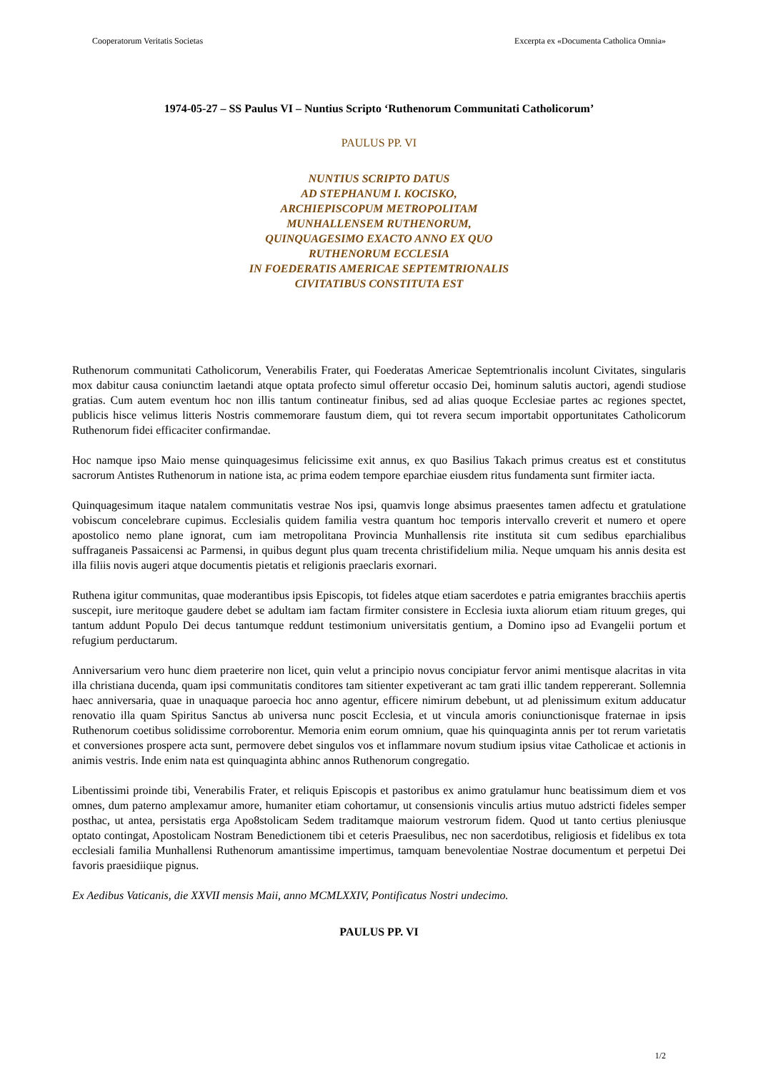Cooperatorum Veritatis Societas Excerpta ex «Documenta Catholica Omnia»
1974-05-27 – SS Paulus VI – Nuntius Scripto ‘Ruthenorum Communitati Catholicorum’
PAULUS PP. VI
NUNTIUS SCRIPTO DATUS
AD STEPHANUM I. KOCISKO,
ARCHIEPISCOPUM METROPOLITAM
MUNHALLENSEM RUTHENORUM,
QUINQUAGESIMO EXACTO ANNO EX QUO
RUTHENORUM ECCLESIA
IN FOEDERATIS AMERICAE SEPTEMTRIONALIS
CIVITATIBUS CONSTITUTA EST
Ruthenorum communitati Catholicorum, Venerabilis Frater, qui Foederatas Americae Septemtrionalis incolunt Civitates, singularis mox dabitur causa coniunctim laetandi atque optata profecto simul offeretur occasio Dei, hominum salutis auctori, agendi studiose gratias. Cum autem eventum hoc non illis tantum contineatur finibus, sed ad alias quoque Ecclesiae partes ac regiones spectet, publicis hisce velimus litteris Nostris commemorare faustum diem, qui tot revera secum importabit opportunitates Catholicorum Ruthenorum fidei efficaciter confirmandae.
Hoc namque ipso Maio mense quinquagesimus felicissime exit annus, ex quo Basilius Takach primus creatus est et constitutus sacrorum Antistes Ruthenorum in natione ista, ac prima eodem tempore eparchiae eiusdem ritus fundamenta sunt firmiter iacta.
Quinquagesimum itaque natalem communitatis vestrae Nos ipsi, quamvis longe absimus praesentes tamen adfectu et gratulatione vobiscum concelebrare cupimus. Ecclesialis quidem familia vestra quantum hoc temporis intervallo creverit et numero et opere apostolico nemo plane ignorat, cum iam metropolitana Provincia Munhallensis rite instituta sit cum sedibus eparchialibus suffraganeis Passaicensi ac Parmensi, in quibus degunt plus quam trecenta christifidelium milia. Neque umquam his annis desita est illa filiis novis augeri atque documentis pietatis et religionis praeclaris exornari.
Ruthena igitur communitas, quae moderantibus ipsis Episcopis, tot fideles atque etiam sacerdotes e patria emigrantes bracchiis apertis suscepit, iure meritoque gaudere debet se adultam iam factam firmiter consistere in Ecclesia iuxta aliorum etiam rituum greges, qui tantum addunt Populo Dei decus tantumque reddunt testimonium universitatis gentium, a Domino ipso ad Evangelii portum et refugium perductarum.
Anniversarium vero hunc diem praeterire non licet, quin velut a principio novus concipiatur fervor animi mentisque alacritas in vita illa christiana ducenda, quam ipsi communitatis conditores tam sitienter expetiverant ac tam grati illic tandem reppererant. Sollemnia haec anniversaria, quae in unaquaque paroecia hoc anno agentur, efficere nimirum debebunt, ut ad plenissimum exitum adducatur renovatio illa quam Spiritus Sanctus ab universa nunc poscit Ecclesia, et ut vincula amoris coniunctionisque fraternae in ipsis Ruthenorum coetibus solidissime corroborentur. Memoria enim eorum omnium, quae his quinquaginta annis per tot rerum varietatis et conversiones prospere acta sunt, permovere debet singulos vos et inflammare novum studium ipsius vitae Catholicae et actionis in animis vestris. Inde enim nata est quinquaginta abhinc annos Ruthenorum congregatio.
Libentissimi proinde tibi, Venerabilis Frater, et reliquis Episcopis et pastoribus ex animo gratulamur hunc beatissimum diem et vos omnes, dum paterno amplexamur amore, humaniter etiam cohortamur, ut consensionis vinculis artius mutuo adstricti fideles semper posthac, ut antea, persistatis erga Apo8stolicam Sedem traditamque maiorum vestrorum fidem. Quod ut tanto certius pleniusque optato contingat, Apostolicam Nostram Benedictionem tibi et ceteris Praesulibus, nec non sacerdotibus, religiosis et fidelibus ex tota ecclesiali familia Munhallensi Ruthenorum amantissime impertimus, tamquam benevolentiae Nostrae documentum et perpetui Dei favoris praesidiique pignus.
Ex Aedibus Vaticanis, die XXVII mensis Maii, anno MCMLXXIV, Pontificatus Nostri undecimo.
PAULUS PP. VI
1/2